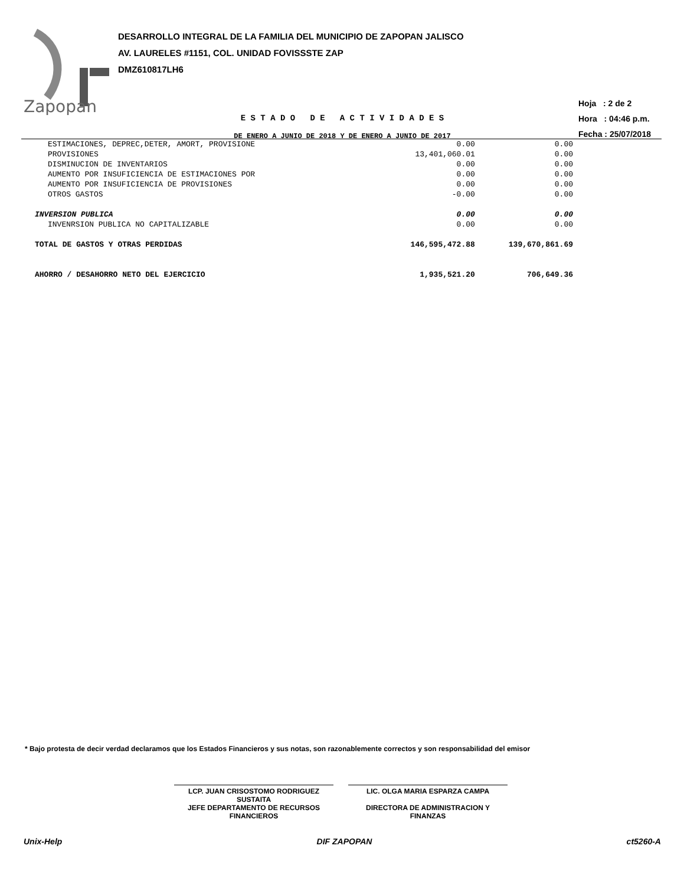Zapopan
DESARROLLO INTEGRAL DE LA FAMILIA DEL MUNICIPIO DE ZAPOPAN JALISCO
AV. LAURELES #1151, COL. UNIDAD FOVISSSTE ZAP
DMZ610817LH6
E S T A D O D E A C T I V I D A D E S
DE ENERO A JUNIO DE 2018 Y DE ENERO A JUNIO DE 2017
Hoja : 2 de 2
Hora : 04:46 p.m.
Fecha : 25/07/2018
| ESTIMACIONES, DEPREC,DETER, AMORT, PROVISIONE | 0.00 | 0.00 | |
| PROVISIONES | 13,401,060.01 | 0.00 | |
| DISMINUCION DE INVENTARIOS | 0.00 | 0.00 | |
| AUMENTO POR INSUFICIENCIA DE ESTIMACIONES POR | 0.00 | 0.00 | |
| AUMENTO POR INSUFICIENCIA DE PROVISIONES | 0.00 | 0.00 | |
| OTROS GASTOS | -0.00 | 0.00 | |
| INVERSION PUBLICA | 0.00 | 0.00 | |
| INVENRSION PUBLICA NO CAPITALIZABLE | 0.00 | 0.00 | |
| TOTAL DE GASTOS Y OTRAS PERDIDAS | 146,595,472.88 | 139,670,861.69 | |
| AHORRO / DESAHORRO NETO DEL EJERCICIO | 1,935,521.20 | 706,649.36 | |
* Bajo protesta de decir verdad declaramos que los Estados Financieros y sus notas, son razonablemente correctos y son responsabilidad del emisor
LCP. JUAN CRISOSTOMO RODRIGUEZ
SUSTAITA
JEFE DEPARTAMENTO DE RECURSOS
FINANCIEROS
LIC. OLGA MARIA ESPARZA CAMPA
DIRECTORA DE ADMINISTRACION Y
FINANZAS
Unix-Help DIF ZAPOPAN ct5260-A